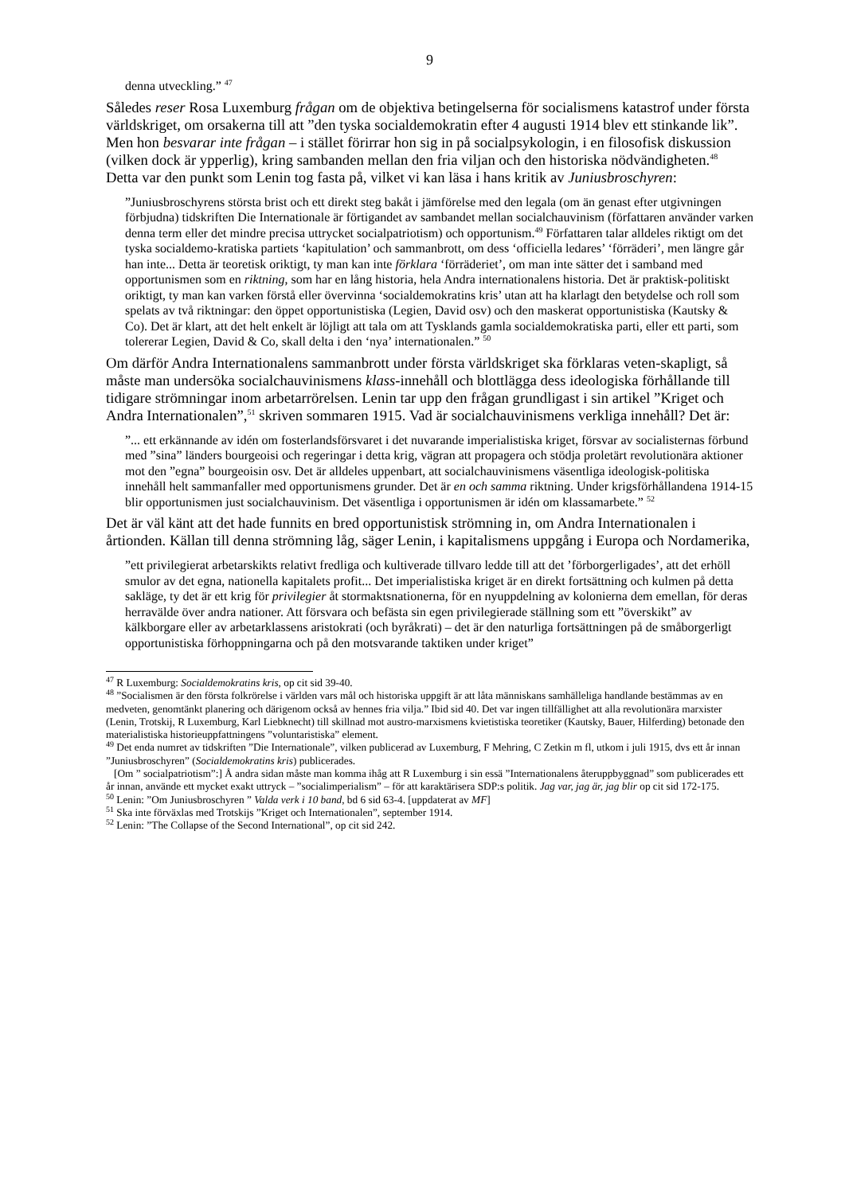9
denna utveckling.” <sup>47</sup>
Således reser Rosa Luxemburg frågan om de objektiva betingelserna för socialismens katastrof under första världskriget, om orsakerna till att ”den tyska socialdemokratin efter 4 augusti 1914 blev ett stinkande lik”. Men hon besvarar inte frågan – i stället förirrar hon sig in på socialpsykologin, i en filosofisk diskussion (vilken dock är ypperlig), kring sambanden mellan den fria viljan och den historiska nödvändigheten.<sup>48</sup> Detta var den punkt som Lenin tog fasta på, vilket vi kan läsa i hans kritik av Juniusbroschyren:
”Juniusbroschyrens största brist och ett direkt steg bakåt i jämförelse med den legala (om än genast efter utgivningen förbjudna) tidskriften Die Internationale är förtigandet av sambandet mellan socialchauvinism (författaren använder varken denna term eller det mindre precisa uttrycket socialpatriotism) och opportunism.<sup>49</sup> Författaren talar alldeles riktigt om det tyska socialdemo-kratiska partiets ‘kapitulation’ och sammanbrott, om dess ‘officiella ledares’ ‘förräderi’, men längre går han inte... Detta är teoretisk oriktigt, ty man kan inte förklara ‘förräderiet’, om man inte sätter det i samband med opportunismen som en riktning, som har en lång historia, hela Andra internationalens historia. Det är praktisk-politiskt oriktigt, ty man kan varken förstå eller övervinna ‘socialdemokratins kris’ utan att ha klarlagt den betydelse och roll som spelats av två riktningar: den öppet opportunistiska (Legien, David osv) och den maskerat opportunistiska (Kautsky & Co). Det är klart, att det helt enkelt är löjligt att tala om att Tysklands gamla socialdemokratiska parti, eller ett parti, som tolererar Legien, David & Co, skall delta i den ‘nya’ internationalen.” <sup>50</sup>
Om därför Andra Internationalens sammanbrott under första världskriget ska förklaras veten-skapligt, så måste man undersöka socialchauvinismens klass-innehåll och blottlägga dess ideologiska förhållande till tidigare strömningar inom arbetarrörelsen. Lenin tar upp den frågan grundligast i sin artikel ”Kriget och Andra Internationalen”,<sup>51</sup> skriven sommaren 1915. Vad är socialchauvinismens verkliga innehåll? Det är:
”... ett erkännande av idén om fosterlandsförsvaret i det nuvarande imperialistiska kriget, försvar av socialisternas förbund med ”sina” länders bourgeoisi och regeringar i detta krig, vägran att propagera och stödja proletärt revolutionära aktioner mot den ”egna” bourgeoisin osv. Det är alldeles uppenbart, att socialchauvinismens väsentliga ideologisk-politiska innehåll helt sammanfaller med opportunismens grunder. Det är en och samma riktning. Under krigsförhållandena 1914-15 blir opportunismen just socialchauvinism. Det väsentliga i opportunismen är idén om klassamarbete.” <sup>52</sup>
Det är väl känt att det hade funnits en bred opportunistisk strömning in, om Andra Internationalen i årtionden. Källan till denna strömning låg, säger Lenin, i kapitalismens uppgång i Europa och Nordamerika,
”ett privilegierat arbetarskikts relativt fredliga och kultiverade tillvaro ledde till att det ’förborgerligades’, att det erhöll smulor av det egna, nationella kapitalets profit... Det imperialistiska kriget är en direkt fortsättning och kulmen på detta sakläge, ty det är ett krig för privilegier åt stormaktsnationerna, för en nyuppdelning av kolonierna dem emellan, för deras herravälde över andra nationer. Att försvara och befästa sin egen privilegierade ställning som ett ”överskikt” av kälkborgare eller av arbetarklassens aristokrati (och byråkrati) – det är den naturliga fortsättningen på de småborgerligt opportunistiska förhoppningarna och på den motsvarande taktiken under kriget”
<sup>47</sup> R Luxemburg: Socialdemokratins kris, op cit sid 39-40.
<sup>48</sup> ”Socialismen är den första folkrörelse i världen vars mål och historiska uppgift är att låta människans samhälleliga handlande bestämmas av en medveten, genomtänkt planering och därigenom också av hennes fria vilja.” Ibid sid 40. Det var ingen tillfällighet att alla revolutionära marxister (Lenin, Trotskij, R Luxemburg, Karl Liebknecht) till skillnad mot austro-marxismens kvietistiska teoretiker (Kautsky, Bauer, Hilferding) betonade den materialistiska historieuppfattningens ”voluntaristiska” element.
<sup>49</sup> Det enda numret av tidskriften ”Die Internationale”, vilken publicerad av Luxemburg, F Mehring, C Zetkin m fl, utkom i juli 1915, dvs ett år innan ”Juniusbroschyren” (Socialdemokratins kris) publicerades.
[Om ” socialpatriotism”:] Å andra sidan måste man komma ihåg att R Luxemburg i sin essä ”Internationalens återuppbyggnad” som publicerades ett år innan, använde ett mycket exakt uttryck – ”socialimperialism” – för att karaktärisera SDP:s politik. Jag var, jag är, jag blir op cit sid 172-175.
<sup>50</sup> Lenin: ”Om Juniusbroschyren ” Valda verk i 10 band, bd 6 sid 63-4. [uppdaterat av MF]
<sup>51</sup> Ska inte förväxlas med Trotskijs ”Kriget och Internationalen”, september 1914.
<sup>52</sup> Lenin: ”The Collapse of the Second International”, op cit sid 242.